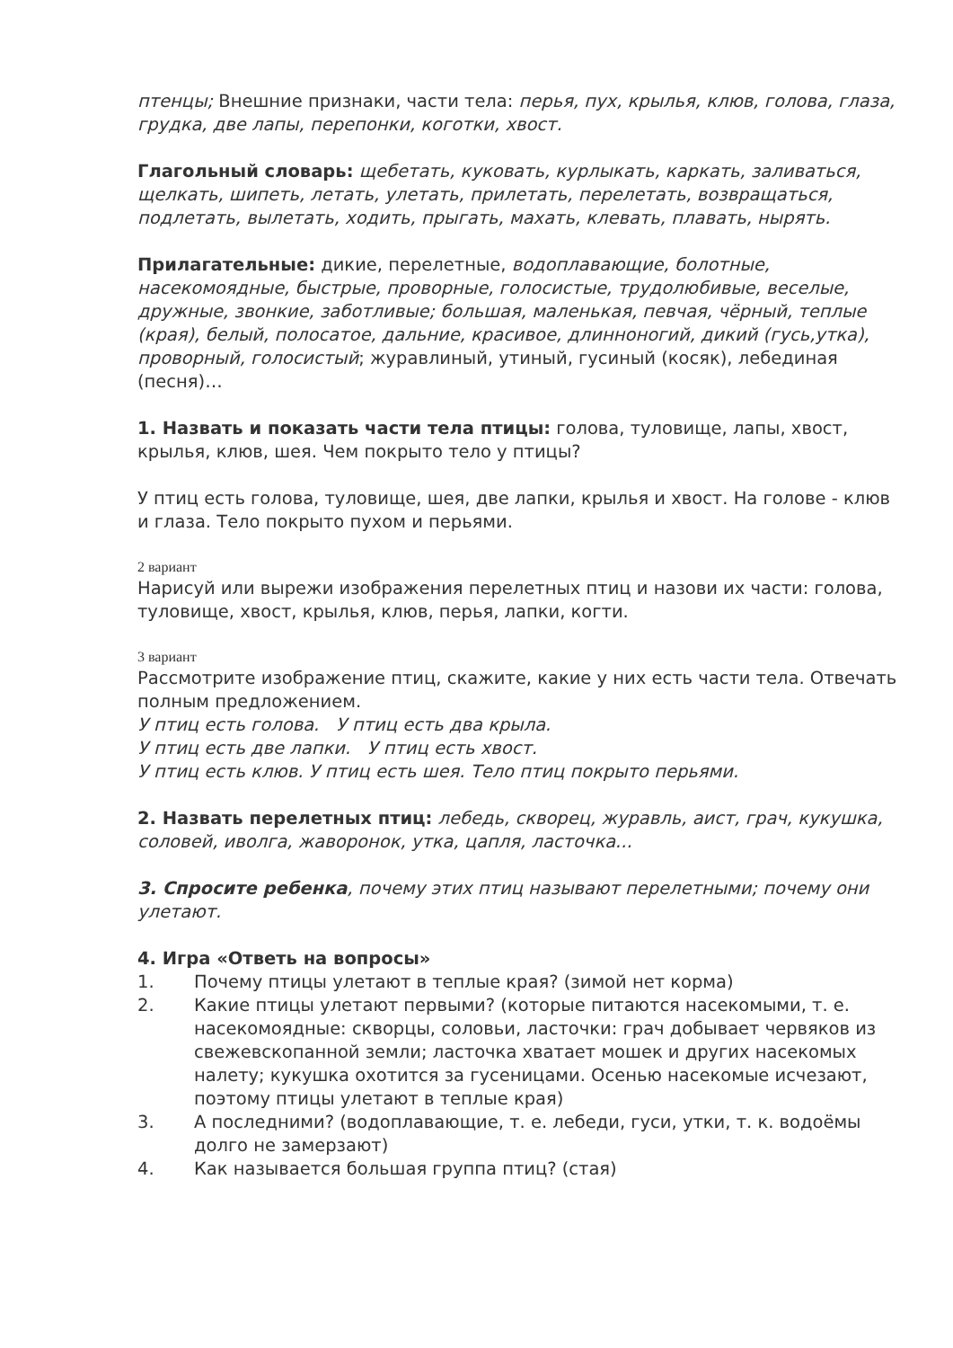птенцы; Внешние признаки, части тела: перья, пух, крылья, клюв, голова, глаза, грудка, две лапы, перепонки, коготки, хвост.
Глагольный словарь: щебетать, куковать, курлыкать, каркать, заливаться, щелкать, шипеть, летать, улетать, прилетать, перелетать, возвращаться, подлетать, вылетать, ходить, прыгать, махать, клевать, плавать, нырять.
Прилагательные: дикие, перелетные, водоплавающие, болотные, насекомоядные, быстрые, проворные, голосистые, трудолюбивые, веселые, дружные, звонкие, заботливые; большая, маленькая, певчая, чёрный, теплые (края), белый, полосатое, дальние, красивое, длинноногий, дикий (гусь,утка), проворный, голосистый; журавлиный, утиный, гусиный (косяк), лебединая (песня)…
1. Назвать и показать части тела птицы: голова, туловище, лапы, хвост, крылья, клюв, шея. Чем покрыто тело у птицы?
У птиц есть голова, туловище, шея, две лапки, крылья и хвост. На голове - клюв и глаза. Тело покрыто пухом и перьями.
2 вариант
Нарисуй или вырежи изображения перелетных птиц и назови их части: голова, туловище, хвост, крылья, клюв, перья, лапки, когти.
3 вариант
Рассмотрите изображение птиц, скажите, какие у них есть части тела. Отвечать полным предложением.
У птиц есть голова. У птиц есть два крыла.
У птиц есть две лапки. У птиц есть хвост.
У птиц есть клюв. У птиц есть шея. Тело птиц покрыто перьями.
2. Назвать перелетных птиц: лебедь, скворец, журавль, аист, грач, кукушка, соловей, иволга, жаворонок, утка, цапля, ласточка...
3. Спросите ребенка, почему этих птиц называют перелетными; почему они улетают.
4. Игра «Ответь на вопросы»
1. Почему птицы улетают в теплые края? (зимой нет корма)
2. Какие птицы улетают первыми? (которые питаются насекомыми, т. е. насекомоядные: скворцы, соловьи, ласточки: грач добывает червяков из свежевскопанной земли; ласточка хватает мошек и других насекомых налету; кукушка охотится за гусеницами. Осенью насекомые исчезают, поэтому птицы улетают в теплые края)
3. А последними? (водоплавающие, т. е. лебеди, гуси, утки, т. к. водоёмы долго не замерзают)
4. Как называется большая группа птиц? (стая)